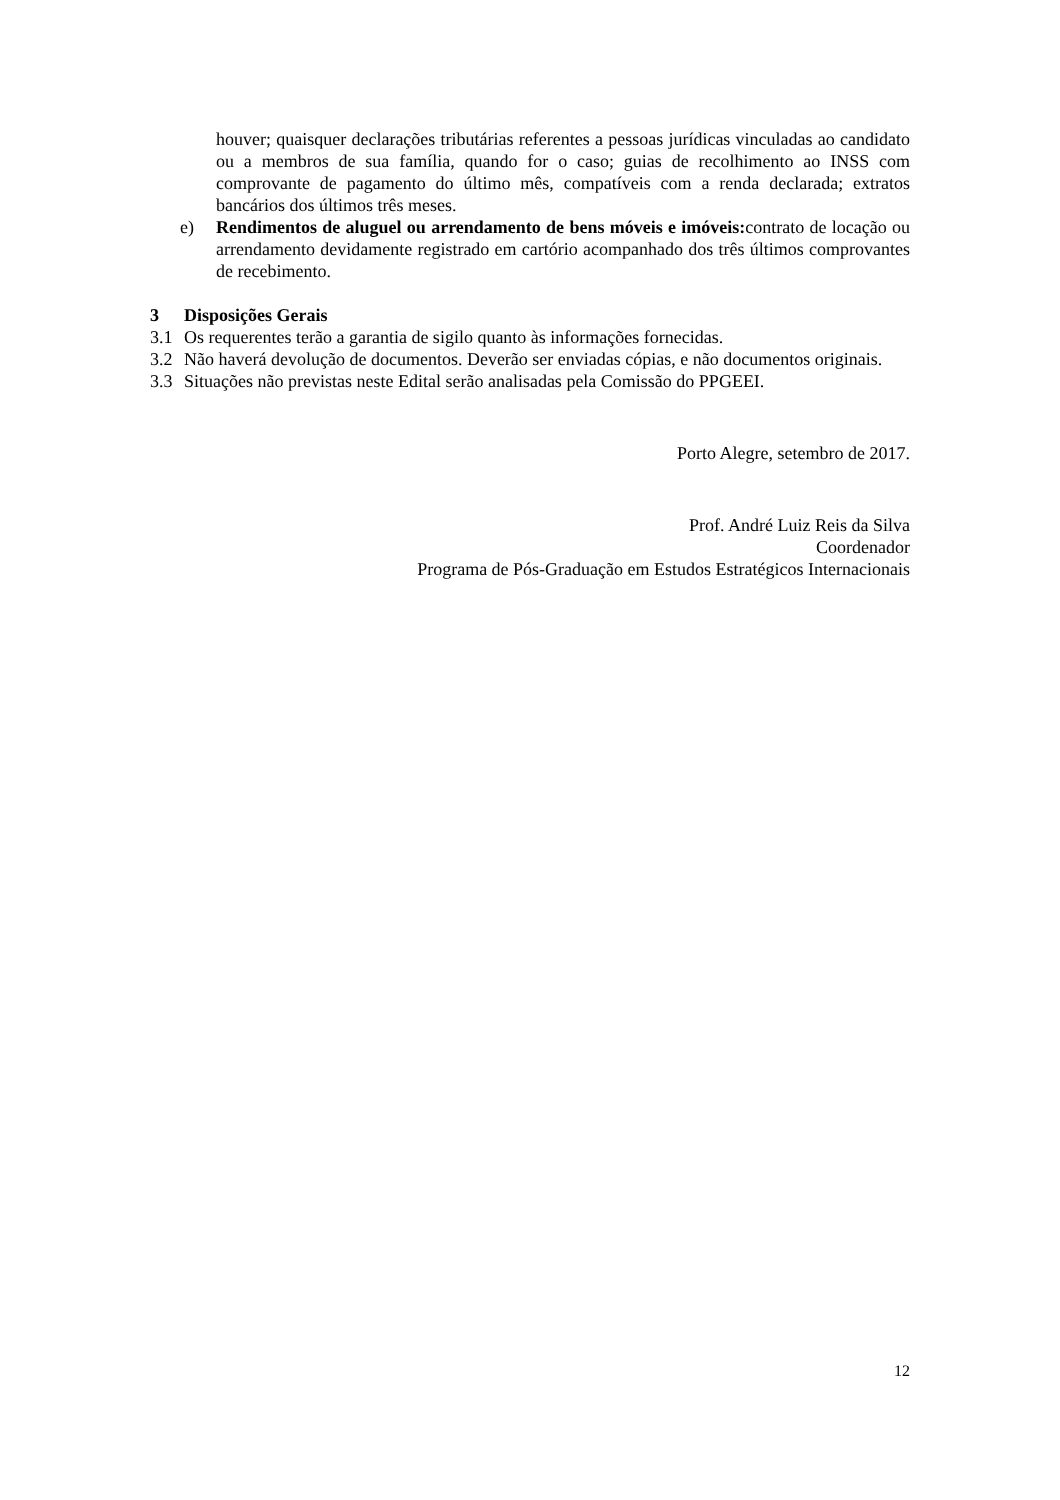houver; quaisquer declarações tributárias referentes a pessoas jurídicas vinculadas ao candidato ou a membros de sua família, quando for o caso; guias de recolhimento ao INSS com comprovante de pagamento do último mês, compatíveis com a renda declarada; extratos bancários dos últimos três meses.
e) Rendimentos de aluguel ou arrendamento de bens móveis e imóveis: contrato de locação ou arrendamento devidamente registrado em cartório acompanhado dos três últimos comprovantes de recebimento.
3 Disposições Gerais
3.1 Os requerentes terão a garantia de sigilo quanto às informações fornecidas.
3.2 Não haverá devolução de documentos. Deverão ser enviadas cópias, e não documentos originais.
3.3 Situações não previstas neste Edital serão analisadas pela Comissão do PPGEEI.
Porto Alegre, setembro de 2017.
Prof. André Luiz Reis da Silva
Coordenador
Programa de Pós-Graduação em Estudos Estratégicos Internacionais
12